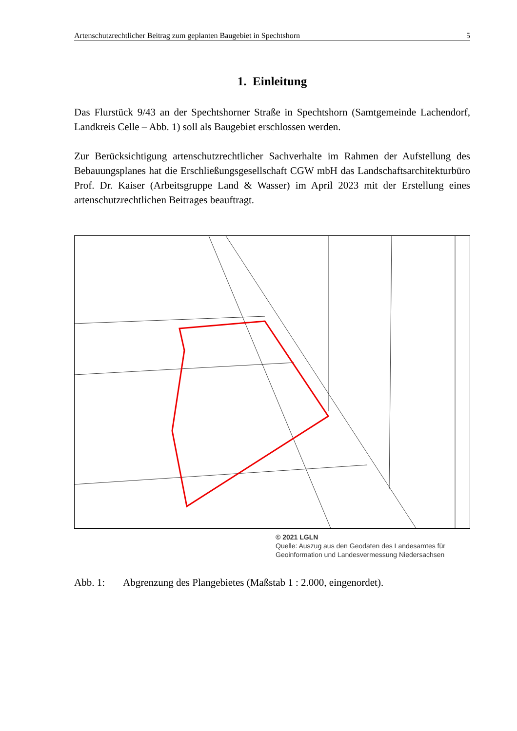Artenschutzrechtlicher Beitrag zum geplanten Baugebiet in Spechtshorn 5
1. Einleitung
Das Flurstück 9/43 an der Spechtshorner Straße in Spechtshorn (Samtgemeinde Lachendorf, Landkreis Celle – Abb. 1) soll als Baugebiet erschlossen werden.
Zur Berücksichtigung artenschutzrechtlicher Sachverhalte im Rahmen der Aufstellung des Bebauungsplanes hat die Erschließungsgesellschaft CGW mbH das Landschaftsarchitekturbüro Prof. Dr. Kaiser (Arbeitsgruppe Land & Wasser) im April 2023 mit der Erstellung eines artenschutzrechtlichen Beitrages beauftragt.
© 2021 LGLN
Quelle: Auszug aus den Geodaten des Landesamtes für
Geoinformation und Landesvermessung Niedersachsen
Abb. 1: Abgrenzung des Plangebietes (Maßstab 1 : 2.000, eingenordet).